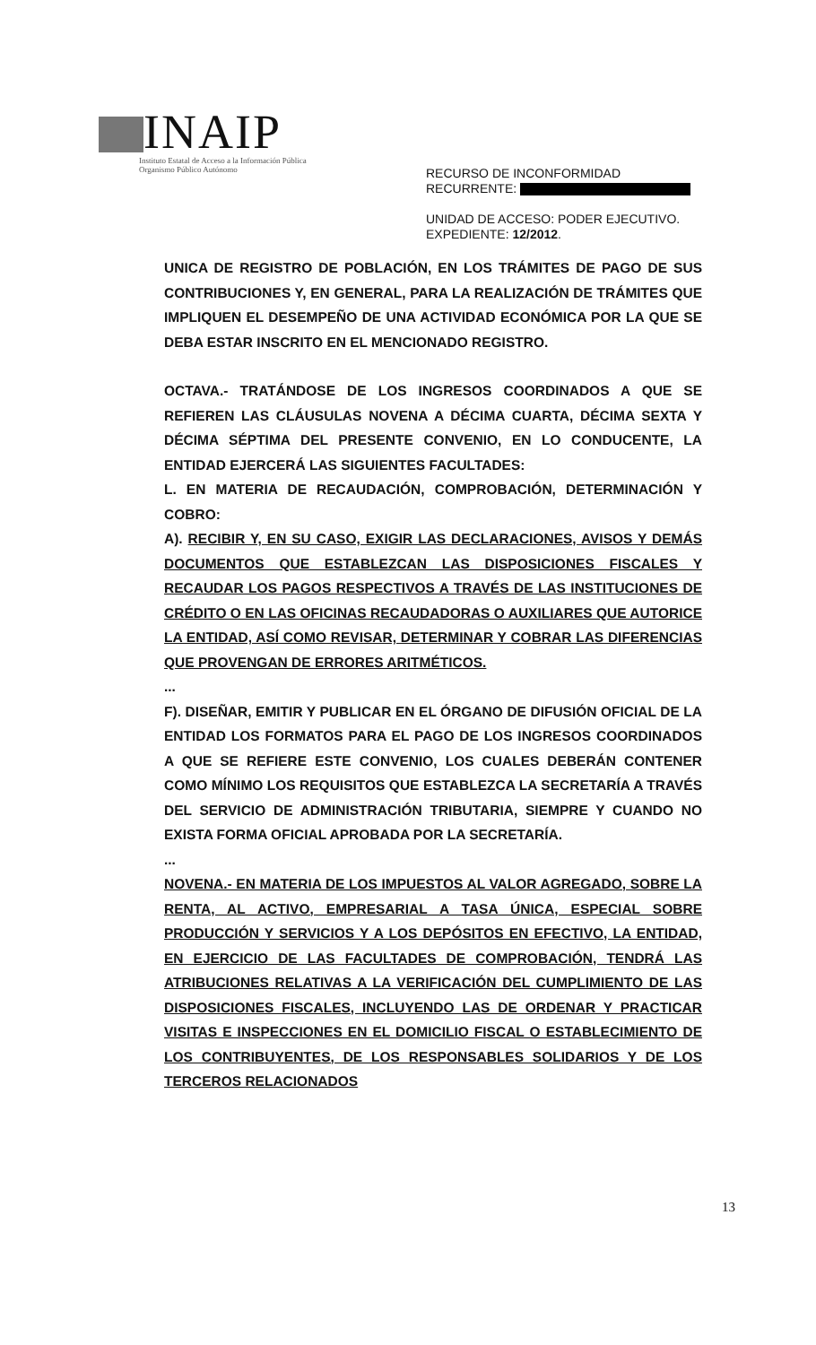INAIP
Instituto Estatal de Acceso a la Información Pública
Organismo Público Autónomo
RECURSO DE INCONFORMIDAD
RECURRENTE:
UNIDAD DE ACCESO: PODER EJECUTIVO.
EXPEDIENTE: 12/2012.
UNICA DE REGISTRO DE POBLACIÓN, EN LOS TRÁMITES DE PAGO DE SUS CONTRIBUCIONES Y, EN GENERAL, PARA LA REALIZACIÓN DE TRÁMITES QUE IMPLIQUEN EL DESEMPEÑO DE UNA ACTIVIDAD ECONÓMICA POR LA QUE SE DEBA ESTAR INSCRITO EN EL MENCIONADO REGISTRO.
OCTAVA.- TRATÁNDOSE DE LOS INGRESOS COORDINADOS A QUE SE REFIEREN LAS CLÁUSULAS NOVENA A DÉCIMA CUARTA, DÉCIMA SEXTA Y DÉCIMA SÉPTIMA DEL PRESENTE CONVENIO, EN LO CONDUCENTE, LA ENTIDAD EJERCERÁ LAS SIGUIENTES FACULTADES:
L. EN MATERIA DE RECAUDACIÓN, COMPROBACIÓN, DETERMINACIÓN Y COBRO:
A). RECIBIR Y, EN SU CASO, EXIGIR LAS DECLARACIONES, AVISOS Y DEMÁS DOCUMENTOS QUE ESTABLEZCAN LAS DISPOSICIONES FISCALES Y RECAUDAR LOS PAGOS RESPECTIVOS A TRAVÉS DE LAS INSTITUCIONES DE CRÉDITO O EN LAS OFICINAS RECAUDADORAS O AUXILIARES QUE AUTORICE LA ENTIDAD, ASÍ COMO REVISAR, DETERMINAR Y COBRAR LAS DIFERENCIAS QUE PROVENGAN DE ERRORES ARITMÉTICOS.
...
F). DISEÑAR, EMITIR Y PUBLICAR EN EL ÓRGANO DE DIFUSIÓN OFICIAL DE LA ENTIDAD LOS FORMATOS PARA EL PAGO DE LOS INGRESOS COORDINADOS A QUE SE REFIERE ESTE CONVENIO, LOS CUALES DEBERÁN CONTENER COMO MÍNIMO LOS REQUISITOS QUE ESTABLEZCA LA SECRETARÍA A TRAVÉS DEL SERVICIO DE ADMINISTRACIÓN TRIBUTARIA, SIEMPRE Y CUANDO NO EXISTA FORMA OFICIAL APROBADA POR LA SECRETARÍA.
...
NOVENA.- EN MATERIA DE LOS IMPUESTOS AL VALOR AGREGADO, SOBRE LA RENTA, AL ACTIVO, EMPRESARIAL A TASA ÚNICA, ESPECIAL SOBRE PRODUCCIÓN Y SERVICIOS Y A LOS DEPÓSITOS EN EFECTIVO, LA ENTIDAD, EN EJERCICIO DE LAS FACULTADES DE COMPROBACIÓN, TENDRÁ LAS ATRIBUCIONES RELATIVAS A LA VERIFICACIÓN DEL CUMPLIMIENTO DE LAS DISPOSICIONES FISCALES, INCLUYENDO LAS DE ORDENAR Y PRACTICAR VISITAS E INSPECCIONES EN EL DOMICILIO FISCAL O ESTABLECIMIENTO DE LOS CONTRIBUYENTES, DE LOS RESPONSABLES SOLIDARIOS Y DE LOS TERCEROS RELACIONADOS
13